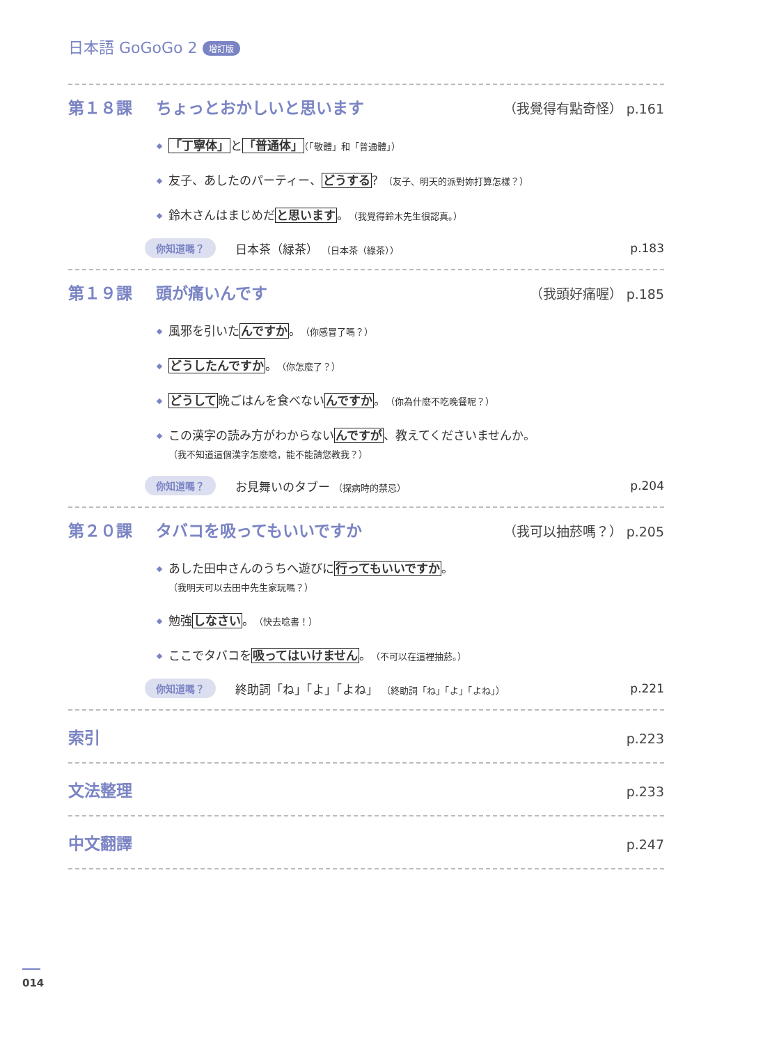日本語 GoGoGo 2 增訂版
第１８課 ちょっとおかしいと思います （我覺得有點奇怪） p.161
「丁寧体」と「普通体」（「敬體」和「普通體」）
友子、あしたのパーティー、どうする？（友子、明天的派對妳打算怎樣？）
鈴木さんはまじめだと思います。（我覺得鈴木先生很認真。）
你知道嗎？ 日本茶（緑茶） （日本茶（綠茶）） p.183
第１９課 頭が痛いんです （我頭好痛喔） p.185
風邪を引いたんですか。（你感冒了嗎？）
どうしたんですか。（你怎麼了？）
どうして晩ごはんを食べないんですか。（你為什麼不吃晚餐呢？）
この漢字の読み方がわからないんですが、教えてくださいませんか。
（我不知道這個漢字怎麼唸，能不能請您教我？）
你知道嗎？ お見舞いのタブー （探病時的禁忌） p.204
第２０課 タバコを吸ってもいいですか （我可以抽菸嗎？） p.205
あした田中さんのうちへ遊びに行ってもいいですか。
（我明天可以去田中先生家玩嗎？）
勉強しなさい。（快去唸書！）
ここでタバコを吸ってはいけません。（不可以在這裡抽菸。）
你知道嗎？ 終助詞「ね」「よ」「よね」 （終助詞「ね」「よ」「よね」） p.221
索引 p.223
文法整理 p.233
中文翻譯 p.247
014